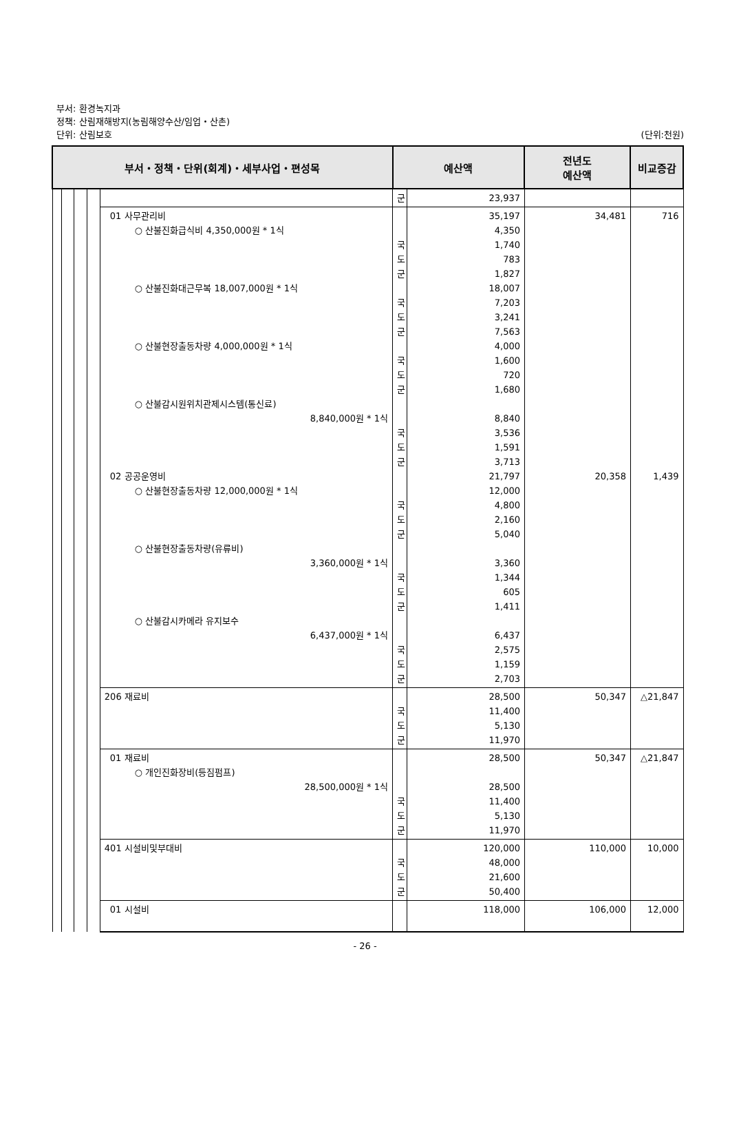부서: 환경녹지과
정책: 산림재해방지(농림해양수산/임업・산촌)
단위: 산림보호
(단위:천원)
| 부서・정책・단위(회계)・세부사업・편성목 | | | | | 예산액 | | 전년도 예산액 | 비교증감 |
| --- | --- | --- | --- | --- | --- | --- | --- | --- |
| | | | | | 군 | 23,937 | | |
| | | | | 01 사무관리비 ○ 산불진화급식비 4,350,000원 * 1식 ○ 산불진화대근무복 18,007,000원 * 1식 ○ 산불현장출동차량 4,000,000원 * 1식 ○ 산불감시원위치관제시스템(통신료) 8,840,000원 * 1식 02 공공운영비 ○ 산불현장출동차량 12,000,000원 * 1식 ○ 산불현장출동차량(유류비) 3,360,000원 * 1식 ○ 산불감시카메라 유지보수 6,437,000원 * 1식 | 국 도 군 국 도 군 국 도 군 국 도 군 국 도 군 국 도 군 국 도 군 | 35,197 4,350 1,740 783 1,827 18,007 7,203 3,241 7,563 4,000 1,600 720 1,680 8,840 3,536 1,591 3,713 21,797 12,000 4,800 2,160 5,040 3,360 1,344 605 1,411 6,437 2,575 1,159 2,703 | 34,481 20,358 | 716 1,439 |
| | | | | 206 재료비 | 국 도 군 | 28,500 11,400 5,130 11,970 | 50,347 | △21,847 |
| | | | | 01 재료비 ○ 개인진화장비(등짐펌프) 28,500,000원 * 1식 | 국 도 군 | 28,500 28,500 11,400 5,130 11,970 | 50,347 | △21,847 |
| | | | | 401 시설비및부대비 | 국 도 군 | 120,000 48,000 21,600 50,400 | 110,000 | 10,000 |
| | | | | 01 시설비 | | 118,000 | 106,000 | 12,000 |
- 26 -